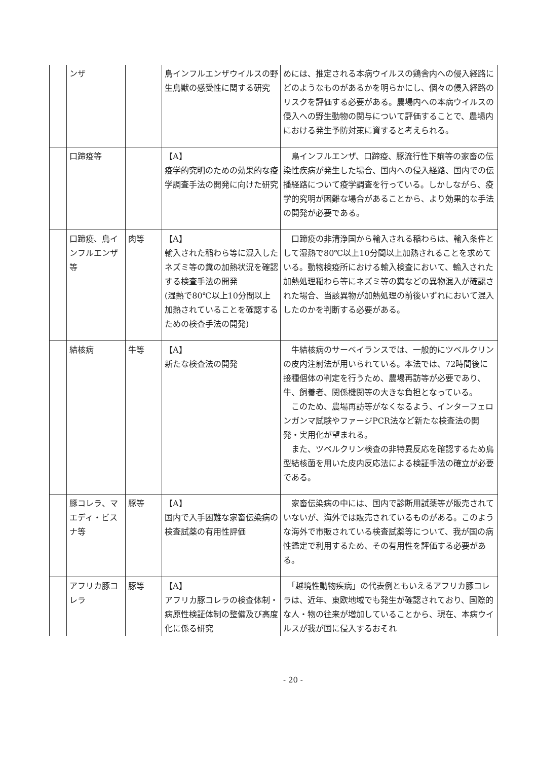| | ンザ | | 鳥インフルエンザウイルスの野生鳥獣の感受性に関する研究 | めには、推定される本病ウイルスの鶏舎内への侵入経路にどのようなものがあるかを明らかにし、個々の侵入経路のリスクを評価する必要がある。農場内への本病ウイルスの侵入への野生動物の関与について評価することで、農場内における発生予防対策に資すると考えられる。 |
| | 口蹄疫等 | | 【A】 疫学的究明のための効果的な疫学調査手法の開発に向けた研究 | 鳥インフルエンザ、口蹄疫、豚流行性下痢等の家畜の伝染性疾病が発生した場合、国内への侵入経路、国内での伝播経路について疫学調査を行っている。しかしながら、疫学的究明が困難な場合があることから、より効果的な手法の開発が必要である。 |
| | 口蹄疫、鳥インフルエンザ等 | 肉等 | 【A】 輸入された稲わら等に混入したネズミ等の糞の加熱状況を確認する検査手法の開発 (湿熱で80℃以上10分間以上加熱されていることを確認するための検査手法の開発) | 口蹄疫の非清浄国から輸入される稲わらは、輸入条件として湿熱で80℃以上10分間以上加熱されることを求めている。動物検疫所における輸入検査において、輸入された加熱処理稲わら等にネズミ等の糞などの異物混入が確認された場合、当該異物が加熱処理の前後いずれにおいて混入したのかを判断する必要がある。 |
| | 結核病 | 牛等 | 【A】 新たな検査法の開発 | 牛結核病のサーベイランスでは、一般的にツベルクリンの皮内注射法が用いられている。本法では、72時間後に接種個体の判定を行うため、農場再訪等が必要であり、牛、飼養者、関係機関等の大きな負担となっている。 このため、農場再訪等がなくなるよう、インターフェロンガンマ試験やファージPCR法など新たな検査法の開発・実用化が望まれる。 また、ツベルクリン検査の非特異反応を確認するため鳥型結核菌を用いた皮内反応法による検証手法の確立が必要である。 |
| | 豚コレラ、マエディ・ビスナ等 | 豚等 | 【A】 国内で入手困難な家畜伝染病の検査試薬の有用性評価 | 家畜伝染病の中には、国内で診断用試薬等が販売されていないが、海外では販売されているものがある。このような海外で市販されている検査試薬等について、我が国の病性鑑定で利用するため、その有用性を評価する必要がある。 |
| | アフリカ豚コレラ | 豚等 | 【A】 アフリカ豚コレラの検査体制・病原性検証体制の整備及び高度化に係る研究 | 「越境性動物疾病」の代表例ともいえるアフリカ豚コレラは、近年、東欧地域でも発生が確認されており、国際的な人・物の往来が増加していることから、現在、本病ウイルスが我が国に侵入するおそれ |
- 20 -